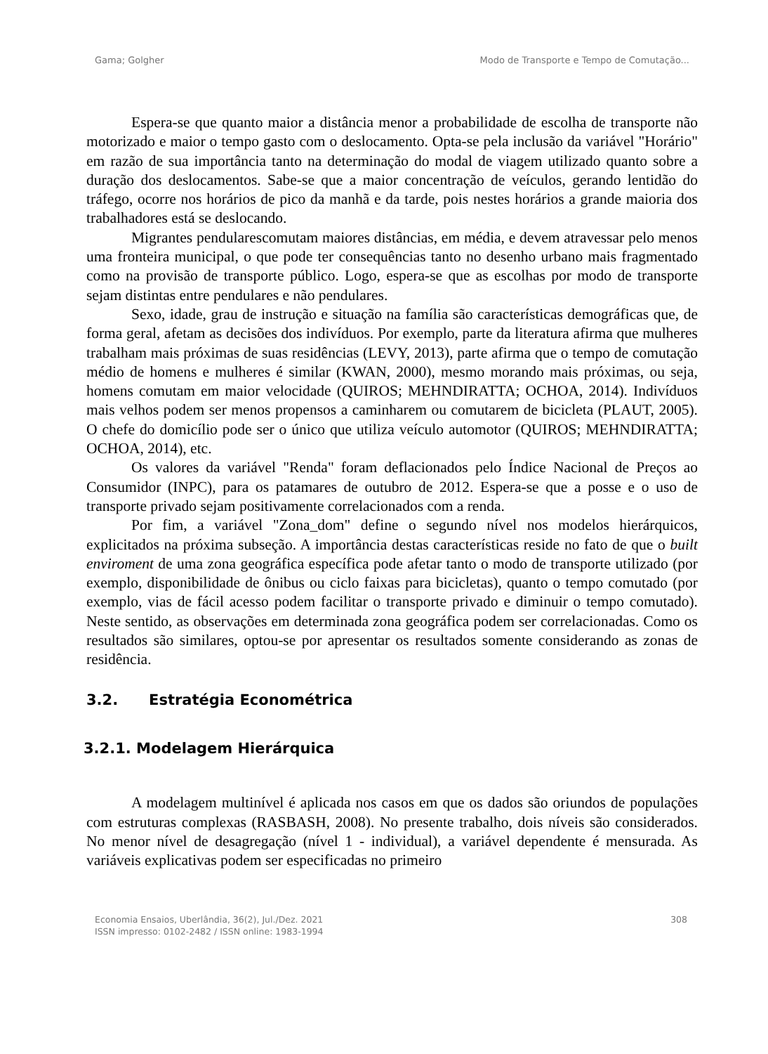Gama; Golgher Modo de Transporte e Tempo de Comutação...
Espera-se que quanto maior a distância menor a probabilidade de escolha de transporte não motorizado e maior o tempo gasto com o deslocamento. Opta-se pela inclusão da variável "Horário" em razão de sua importância tanto na determinação do modal de viagem utilizado quanto sobre a duração dos deslocamentos. Sabe-se que a maior concentração de veículos, gerando lentidão do tráfego, ocorre nos horários de pico da manhã e da tarde, pois nestes horários a grande maioria dos trabalhadores está se deslocando.
Migrantes pendularescomutam maiores distâncias, em média, e devem atravessar pelo menos uma fronteira municipal, o que pode ter consequências tanto no desenho urbano mais fragmentado como na provisão de transporte público. Logo, espera-se que as escolhas por modo de transporte sejam distintas entre pendulares e não pendulares.
Sexo, idade, grau de instrução e situação na família são características demográficas que, de forma geral, afetam as decisões dos indivíduos. Por exemplo, parte da literatura afirma que mulheres trabalham mais próximas de suas residências (LEVY, 2013), parte afirma que o tempo de comutação médio de homens e mulheres é similar (KWAN, 2000), mesmo morando mais próximas, ou seja, homens comutam em maior velocidade (QUIROS; MEHNDIRATTA; OCHOA, 2014). Indivíduos mais velhos podem ser menos propensos a caminharem ou comutarem de bicicleta (PLAUT, 2005). O chefe do domicílio pode ser o único que utiliza veículo automotor (QUIROS; MEHNDIRATTA; OCHOA, 2014), etc.
Os valores da variável "Renda" foram deflacionados pelo Índice Nacional de Preços ao Consumidor (INPC), para os patamares de outubro de 2012. Espera-se que a posse e o uso de transporte privado sejam positivamente correlacionados com a renda.
Por fim, a variável "Zona_dom" define o segundo nível nos modelos hierárquicos, explicitados na próxima subseção. A importância destas características reside no fato de que o built enviroment de uma zona geográfica específica pode afetar tanto o modo de transporte utilizado (por exemplo, disponibilidade de ônibus ou ciclo faixas para bicicletas), quanto o tempo comutado (por exemplo, vias de fácil acesso podem facilitar o transporte privado e diminuir o tempo comutado). Neste sentido, as observações em determinada zona geográfica podem ser correlacionadas. Como os resultados são similares, optou-se por apresentar os resultados somente considerando as zonas de residência.
3.2. Estratégia Econométrica
3.2.1. Modelagem Hierárquica
A modelagem multinível é aplicada nos casos em que os dados são oriundos de populações com estruturas complexas (RASBASH, 2008). No presente trabalho, dois níveis são considerados. No menor nível de desagregação (nível 1 - individual), a variável dependente é mensurada. As variáveis explicativas podem ser especificadas no primeiro
Economia Ensaios, Uberlândia, 36(2), Jul./Dez. 2021
ISSN impresso: 0102-2482 / ISSN online: 1983-1994
308